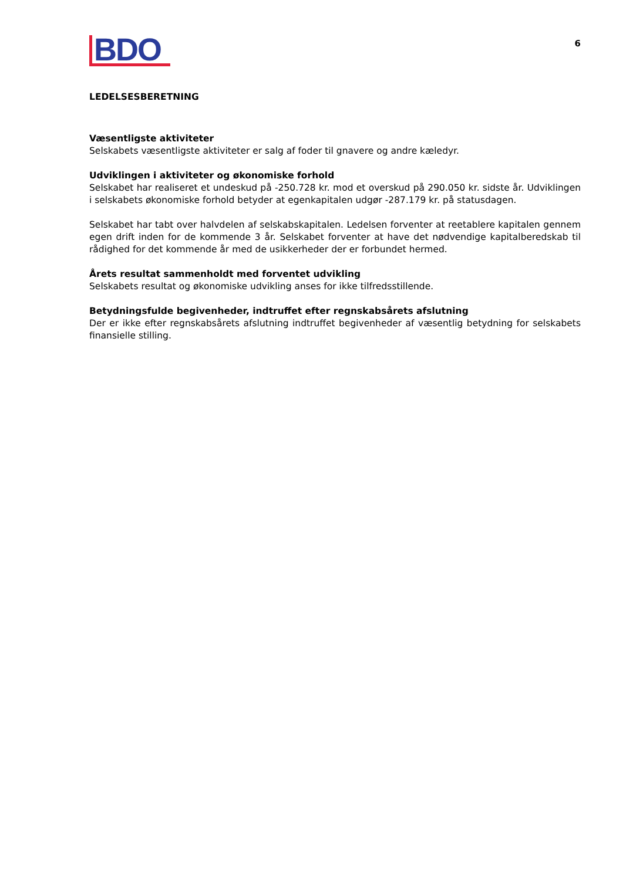BDO
6
LEDELSESBERETNING
Væsentligste aktiviteter
Selskabets væsentligste aktiviteter er salg af foder til gnavere og andre kæledyr.
Udviklingen i aktiviteter og økonomiske forhold
Selskabet har realiseret et undeskud på -250.728 kr. mod et overskud på 290.050 kr. sidste år. Udviklingen i selskabets økonomiske forhold betyder at egenkapitalen udgør -287.179 kr. på statusdagen.
Selskabet har tabt over halvdelen af selskabskapitalen. Ledelsen forventer at reetablere kapitalen gennem egen drift inden for de kommende 3 år. Selskabet forventer at have det nødvendige kapitalberedskab til rådighed for det kommende år med de usikkerheder der er forbundet hermed.
Årets resultat sammenholdt med forventet udvikling
Selskabets resultat og økonomiske udvikling anses for ikke tilfredsstillende.
Betydningsfulde begivenheder, indtruffet efter regnskabsårets afslutning
Der er ikke efter regnskabsårets afslutning indtruffet begivenheder af væsentlig betydning for selskabets finansielle stilling.